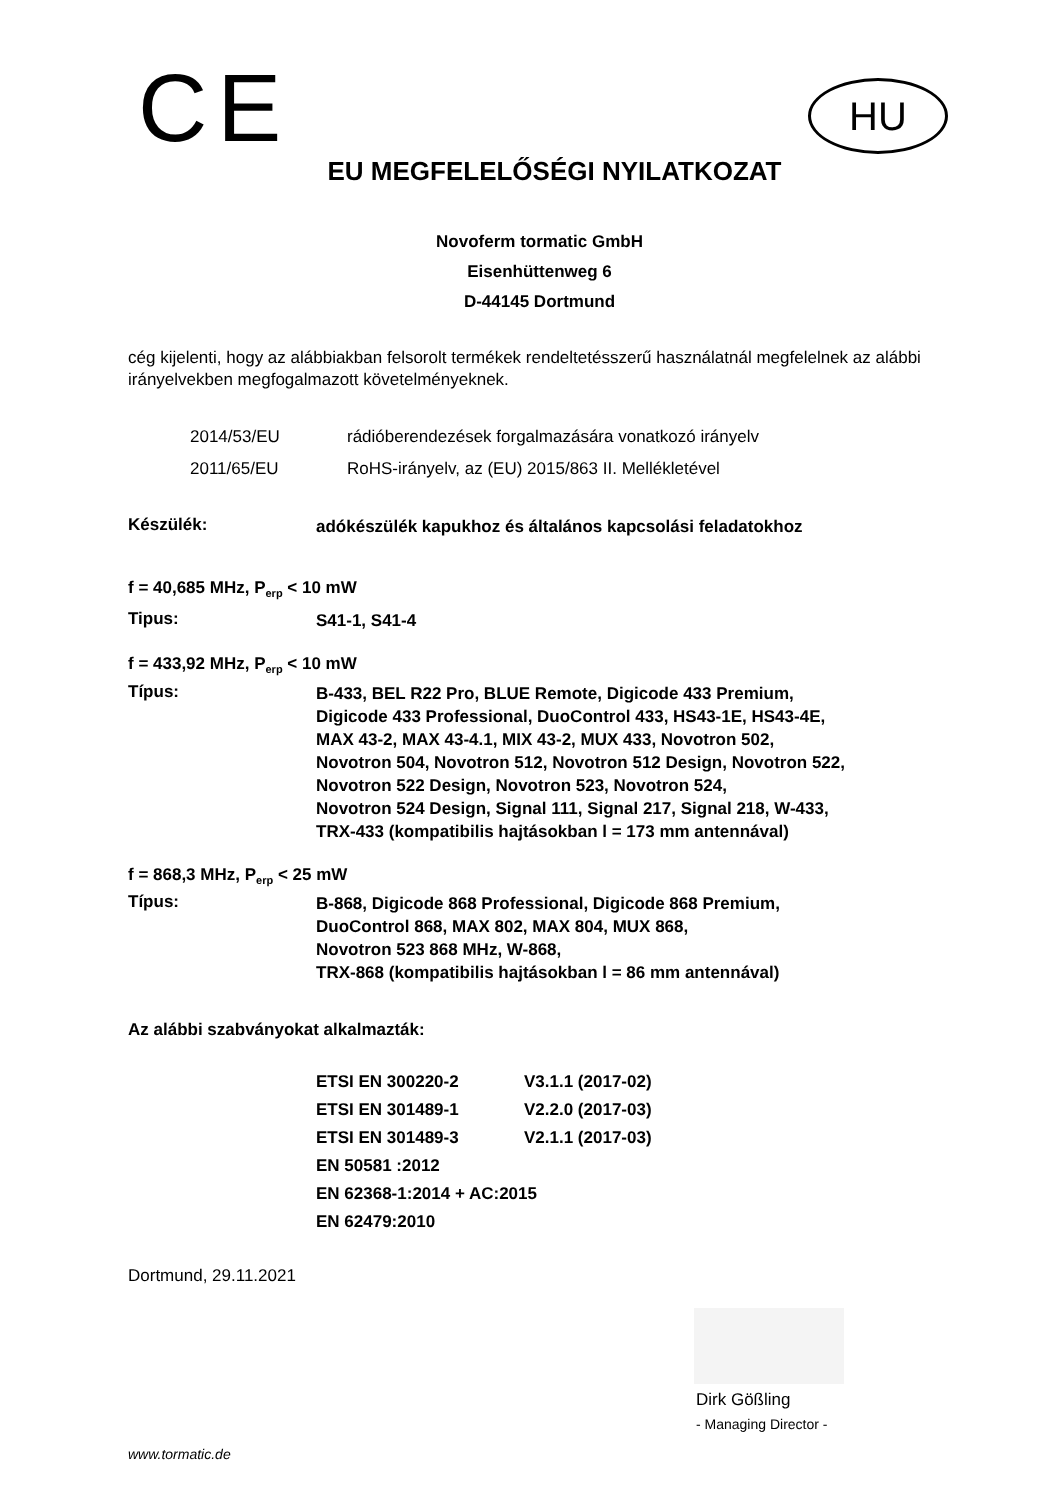CE
HU
EU MEGFELELŐSÉGI NYILATKOZAT
Novoferm tormatic GmbH
Eisenhüttenweg 6
D-44145 Dortmund
cég kijelenti, hogy az alábbiakban felsorolt termékek rendeltetésszerű használatnál megfelelnek az alábbi irányelvekben megfogalmazott követelményeknek.
| 2014/53/EU | rádióberendezések forgalmazására vonatkozó irányelv |
| 2011/65/EU | RoHS-irányelv, az (EU) 2015/863 II. Mellékletével |
Készülék:
adókészülék kapukhoz és általános kapcsolási feladatokhoz
f = 40,685 MHz, P<sub>erp</sub> < 10 mW
Tipus:
S41-1, S41-4
f = 433,92 MHz, P<sub>erp</sub> < 10 mW
Típus:
B-433, BEL R22 Pro, BLUE Remote, Digicode 433 Premium,
Digicode 433 Professional, DuoControl 433, HS43-1E, HS43-4E,
MAX 43-2, MAX 43-4.1, MIX 43-2, MUX 433, Novotron 502,
Novotron 504, Novotron 512, Novotron 512 Design, Novotron 522,
Novotron 522 Design, Novotron 523, Novotron 524,
Novotron 524 Design, Signal 111, Signal 217, Signal 218, W-433,
TRX-433 (kompatibilis hajtásokban l = 173 mm antennával)
f = 868,3 MHz, P<sub>erp</sub> < 25 mW
Típus:
B-868, Digicode 868 Professional, Digicode 868 Premium,
DuoControl 868, MAX 802, MAX 804, MUX 868,
Novotron 523 868 MHz, W-868,
TRX-868 (kompatibilis hajtásokban l = 86 mm antennával)
Az alábbi szabványokat alkalmazták:
| ETSI EN 300220-2 | V3.1.1 (2017-02) |
| ETSI EN 301489-1 | V2.2.0 (2017-03) |
| ETSI EN 301489-3 | V2.1.1 (2017-03) |
| EN 50581 :2012 | |
| EN 62368-1:2014 + AC:2015 | |
| EN 62479:2010 | |
Dortmund, 29.11.2021
Dirk Gößling
- Managing Director -
www.tormatic.de